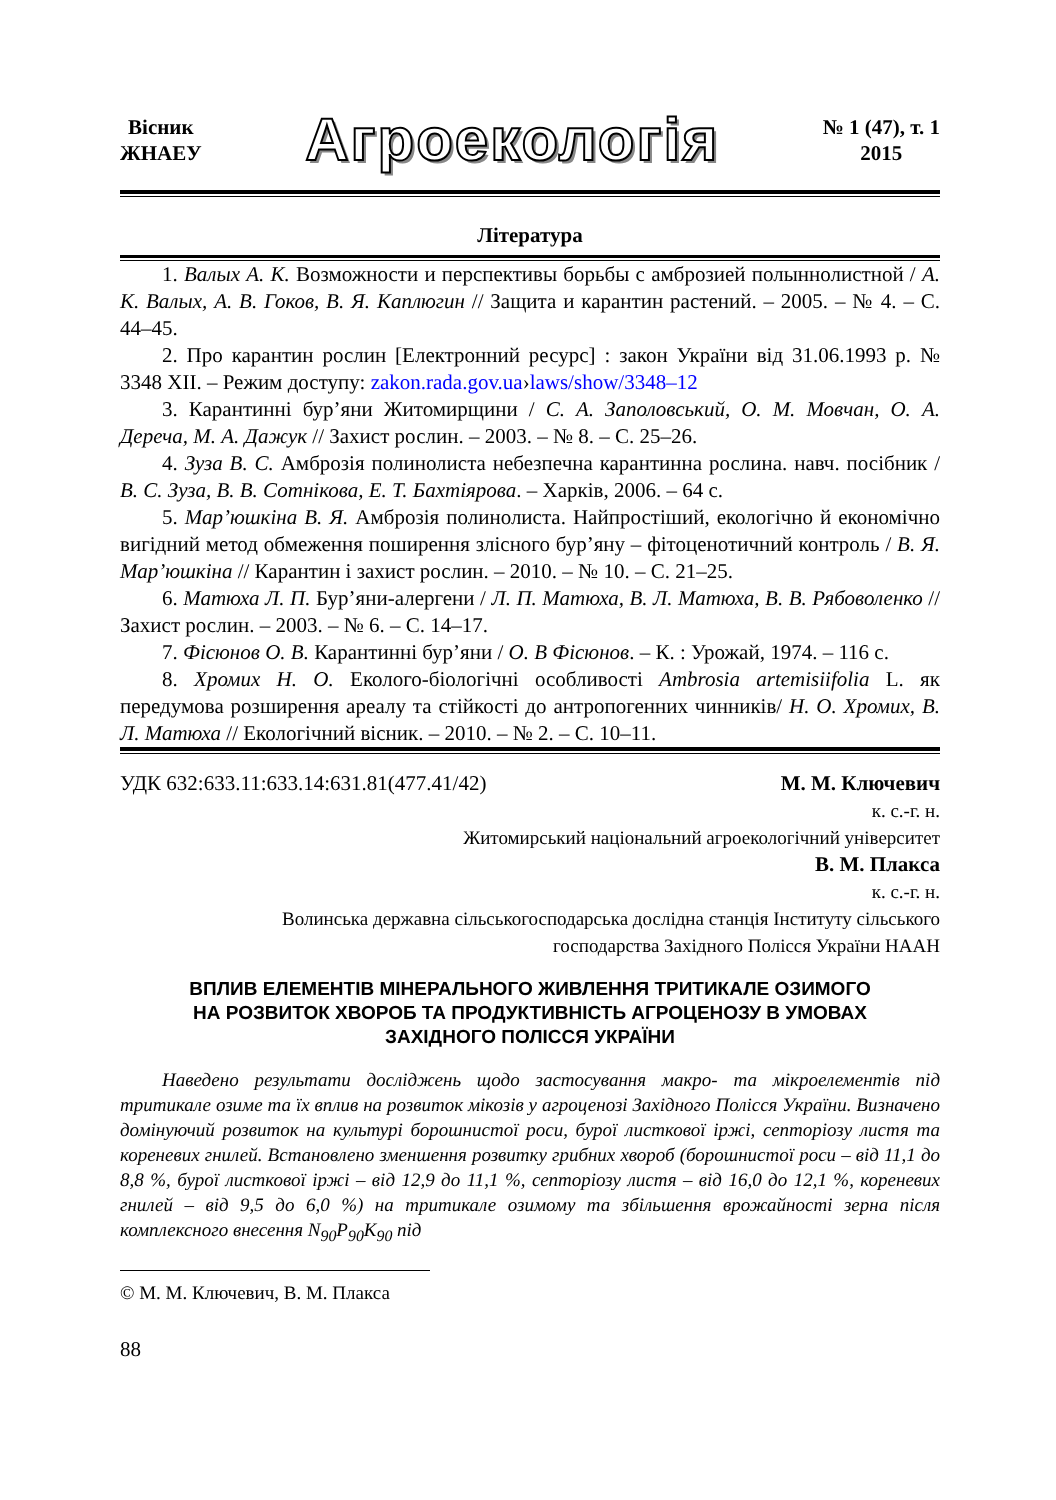Вісник
ЖНАЕУ
Агроекологія
№ 1 (47), т. 1
2015
Література
1. Валых А. К. Возможности и перспективы борьбы с амброзией полыннолистной / А. К. Валых, А. В. Гоков, В. Я. Каплюгин // Защита и карантин растений. – 2005. – № 4. – С. 44–45.
2. Про карантин рослин [Електронний ресурс] : закон України від 31.06.1993 р. № 3348 XII. – Режим доступу: zakon.rada.gov.ua›laws/show/3348–12
3. Карантинні бур’яни Житомирщини / С. А. Заполовський, О. М. Мовчан, О. А. Дереча, М. А. Дажук // Захист рослин. – 2003. – № 8. – С. 25–26.
4. Зуза В. С. Амброзія полинолиста небезпечна карантинна рослина. навч. посібник / В. С. Зуза, В. В. Сотнікова, Е. Т. Бахтіярова. – Харків, 2006. – 64 с.
5. Мар’юшкіна В. Я. Амброзія полинолиста. Найпростіший, екологічно й економічно вигідний метод обмеження поширення злісного бур’яну – фітоценотичний контроль / В. Я. Мар’юшкіна // Карантин і захист рослин. – 2010. – № 10. – С. 21–25.
6. Матюха Л. П. Бур’яни-алергени / Л. П. Матюха, В. Л. Матюха, В. В. Рябоволенко // Захист рослин. – 2003. – № 6. – С. 14–17.
7. Фісюнов О. В. Карантинні бур’яни / О. В Фісюнов. – К. : Урожай, 1974. – 116 с.
8. Хромих Н. О. Еколого-біологічні особливості Ambrosia artemisiifolia L. як передумова розширення ареалу та стійкості до антропогенних чинників/ Н. О. Хромих, В. Л. Матюха // Екологічний вісник. – 2010. – № 2. – С. 10–11.
УДК 632:633.11:633.14:631.81(477.41/42) М. М. Ключевич
к. с.-г. н.
Житомирський національний агроекологічний університет
В. М. Плакса
к. с.-г. н.
Волинська державна сільськогосподарська дослідна станція Інституту сільського
господарства Західного Полісся України НААН
ВПЛИВ ЕЛЕМЕНТІВ МІНЕРАЛЬНОГО ЖИВЛЕННЯ ТРИТИКАЛЕ ОЗИМОГО
НА РОЗВИТОК ХВОРОБ ТА ПРОДУКТИВНІСТЬ АГРОЦЕНОЗУ В УМОВАХ
ЗАХІДНОГО ПОЛІССЯ УКРАЇНИ
Наведено результати досліджень щодо застосування макро- та мікроелементів під тритикале озиме та їх вплив на розвиток мікозів у агроценозі Західного Полісся України. Визначено домінуючий розвиток на культурі борошнистої роси, бурої листкової іржі, септоріозу листя та кореневих гнилей. Встановлено зменшення розвитку грибних хвороб (борошнистої роси – від 11,1 до 8,8 %, бурої листкової іржі – від 12,9 до 11,1 %, септоріозу листя – від 16,0 до 12,1 %, кореневих гнилей – від 9,5 до 6,0 %) на тритикале озимому та збільшення врожайності зерна після комплексного внесення N<sub>90</sub>P<sub>90</sub>K<sub>90</sub> під
© М. М. Ключевич, В. М. Плакса
88